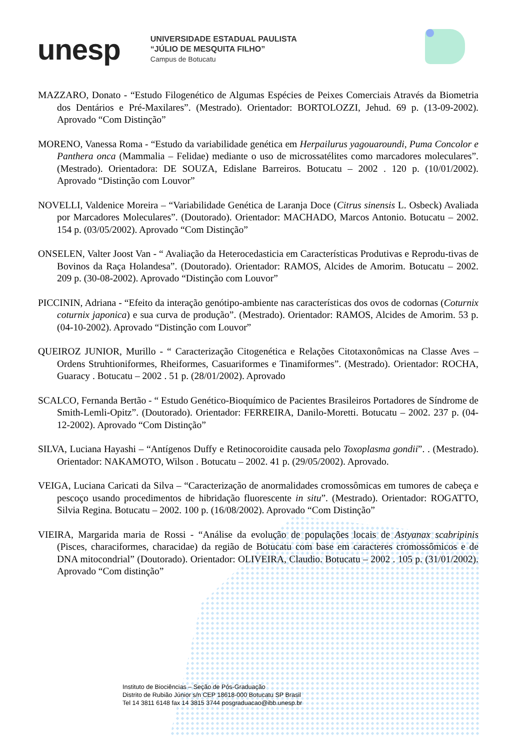unesp
UNIVERSIDADE ESTADUAL PAULISTA
“JÚLIO DE MESQUITA FILHO”
Campus de Botucatu
MAZZARO, Donato - “Estudo Filogenético de Algumas Espécies de Peixes Comerciais Através da Biometria dos Dentários e Pré-Maxilares”. (Mestrado). Orientador: BORTOLOZZI, Jehud. 69 p. (13-09-2002). Aprovado “Com Distinção”
MORENO, Vanessa Roma - “Estudo da variabilidade genética em Herpailurus yagouaroundi, Puma Concolor e Panthera onca (Mammalia – Felidae) mediante o uso de microssatélites como marcadores moleculares”. (Mestrado). Orientadora: DE SOUZA, Edislane Barreiros. Botucatu – 2002 . 120 p. (10/01/2002). Aprovado “Distinção com Louvor”
NOVELLI, Valdenice Moreira – “Variabilidade Genética de Laranja Doce (Citrus sinensis L. Osbeck) Avaliada por Marcadores Moleculares”. (Doutorado). Orientador: MACHADO, Marcos Antonio. Botucatu – 2002. 154 p. (03/05/2002). Aprovado “Com Distinção”
ONSELEN, Valter Joost Van - “ Avaliação da Heterocedasticia em Características Produtivas e Reprodu-tivas de Bovinos da Raça Holandesa”. (Doutorado). Orientador: RAMOS, Alcides de Amorim. Botucatu – 2002. 209 p. (30-08-2002). Aprovado “Distinção com Louvor”
PICCININ, Adriana - “Efeito da interação genótipo-ambiente nas características dos ovos de codornas (Coturnix coturnix japonica) e sua curva de produção”. (Mestrado). Orientador: RAMOS, Alcides de Amorim. 53 p. (04-10-2002). Aprovado “Distinção com Louvor”
QUEIROZ JUNIOR, Murillo - “ Caracterização Citogenética e Relações Citotaxonômicas na Classe Aves – Ordens Struhtioniformes, Rheiformes, Casuariformes e Tinamiformes”. (Mestrado). Orientador: ROCHA, Guaracy . Botucatu – 2002 . 51 p. (28/01/2002). Aprovado
SCALCO, Fernanda Bertão - “ Estudo Genético-Bioquímico de Pacientes Brasileiros Portadores de Síndrome de Smith-Lemli-Opitz”. (Doutorado). Orientador: FERREIRA, Danilo-Moretti. Botucatu – 2002. 237 p. (04-12-2002). Aprovado “Com Distinção”
SILVA, Luciana Hayashi – “Antígenos Duffy e Retinocoroidite causada pelo Toxoplasma gondii”. . (Mestrado). Orientador: NAKAMOTO, Wilson . Botucatu – 2002. 41 p. (29/05/2002). Aprovado.
VEIGA, Luciana Caricati da Silva – “Caracterização de anormalidades cromossômicas em tumores de cabeça e pescoço usando procedimentos de hibridação fluorescente in situ”. (Mestrado). Orientador: ROGATTO, Silvia Regina. Botucatu – 2002. 100 p. (16/08/2002). Aprovado “Com Distinção”
VIEIRA, Margarida maria de Rossi - “Análise da evolução de populações locais de Astyanax scabripinis (Pisces, characiformes, characidae) da região de Botucatu com base em caracteres cromossômicos e de DNA mitocondrial” (Doutorado). Orientador: OLIVEIRA, Claudio. Botucatu – 2002 . 105 p. (31/01/2002). Aprovado “Com distinção”
Instituto de Biociências – Seção de Pós-Graduação
Distrito de Rubião Júnior s/n CEP 18618-000 Botucatu SP Brasil
Tel 14 3811 6148 fax 14 3815 3744 posgraduacao@ibb.unesp.br